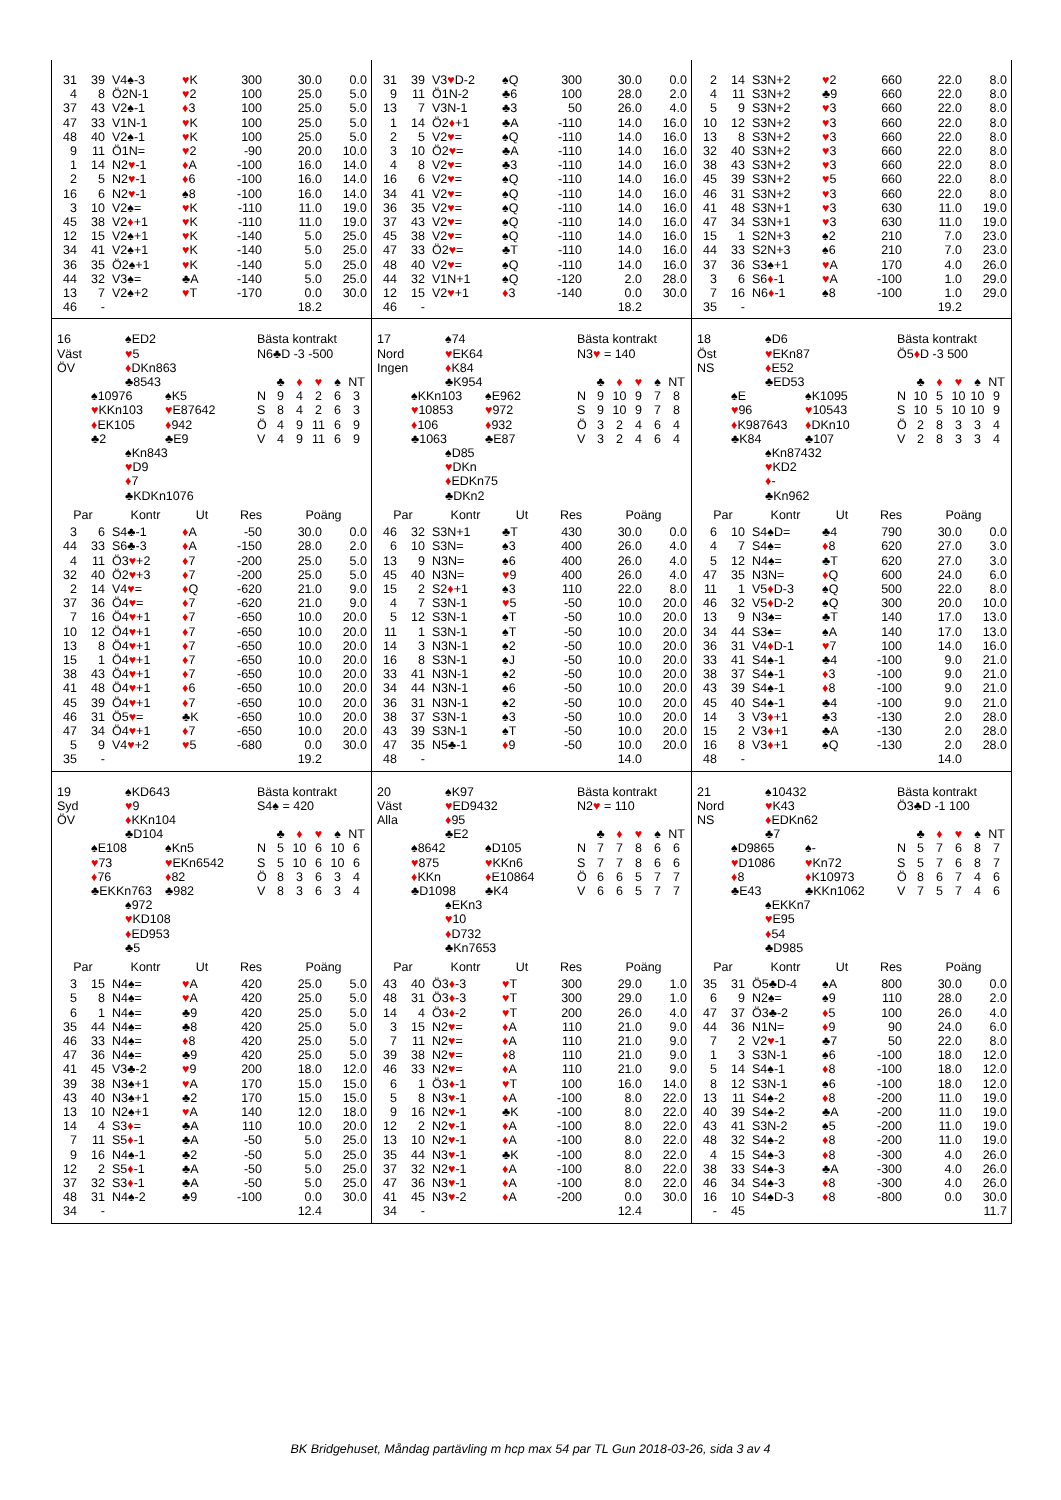| / 31 / 39 / V4♠-3 / ♥ K / 300 / 30.0 / 0.0 / / 4 / 8 / Ö2N-1 / ♥ 2 / 100 / 25.0 / 5.0 / / 37 / 43 / V2♠-1 / ♦ 3 / 100 / 25.0 / 5.0 / / 47 / 33 / V1N-1 / ♥ K / 100 / 25.0 / 5.0 / / 48 / 40 / V2♠-1 / ♥ K / 100 / 25.0 / 5.0 / / 9 / 11 / Ö1N= / ♥ 2 / -90 / 20.0 / 10.0 / / 1 / 14 / N2 ♥ -1 / ♦ A / -100 / 16.0 / 14.0 / / 2 / 5 / N2 ♥ -1 / ♦ 6 / -100 / 16.0 / 14.0 / / 16 / 6 / N2 ♥ -1 / ♠8 / -100 / 16.0 / 14.0 / / 3 / 10 / V2♠= / ♥ K / -110 / 11.0 / 19.0 / / 45 / 38 / V2 ♦ +1 / ♥ K / -110 / 11.0 / 19.0 / / 12 / 15 / V2♠+1 / ♥ K / -140 / 5.0 / 25.0 / / 34 / 41 / V2♠+1 / ♥ K / -140 / 5.0 / 25.0 / / 36 / 35 / Ö2♠+1 / ♥ K / -140 / 5.0 / 25.0 / / 44 / 32 / V3♠= / ♣A / -140 / 5.0 / 25.0 / / 13 / 7 / V2♠+2 / ♥ T / -170 / 0.0 / 30.0 / / 46 / - / / / / 18.2 / / | / 31 / 39 / V3 ♥ D-2 / ♠Q / 300 / 30.0 / 0.0 / / 9 / 11 / Ö1N-2 / ♣6 / 100 / 28.0 / 2.0 / / 13 / 7 / V3N-1 / ♣3 / 50 / 26.0 / 4.0 / / 1 / 14 / Ö2 ♦ +1 / ♣A / -110 / 14.0 / 16.0 / / 2 / 5 / V2 ♥ = / ♠Q / -110 / 14.0 / 16.0 / / 3 / 10 / Ö2 ♥ = / ♣A / -110 / 14.0 / 16.0 / / 4 / 8 / V2 ♥ = / ♣3 / -110 / 14.0 / 16.0 / / 16 / 6 / V2 ♥ = / ♠Q / -110 / 14.0 / 16.0 / / 34 / 41 / V2 ♥ = / ♠Q / -110 / 14.0 / 16.0 / / 36 / 35 / V2 ♥ = / ♠Q / -110 / 14.0 / 16.0 / / 37 / 43 / V2 ♥ = / ♠Q / -110 / 14.0 / 16.0 / / 45 / 38 / V2 ♥ = / ♠Q / -110 / 14.0 / 16.0 / / 47 / 33 / Ö2 ♥ = / ♣T / -110 / 14.0 / 16.0 / / 48 / 40 / V2 ♥ = / ♠Q / -110 / 14.0 / 16.0 / / 44 / 32 / V1N+1 / ♠Q / -120 / 2.0 / 28.0 / / 12 / 15 / V2 ♥ +1 / ♦ 3 / -140 / 0.0 / 30.0 / / 46 / - / / / / 18.2 / / | / 2 / 14 / S3N+2 / ♥ 2 / 660 / 22.0 / 8.0 / / 4 / 11 / S3N+2 / ♣9 / 660 / 22.0 / 8.0 / / 5 / 9 / S3N+2 / ♥ 3 / 660 / 22.0 / 8.0 / / 10 / 12 / S3N+2 / ♥ 3 / 660 / 22.0 / 8.0 / / 13 / 8 / S3N+2 / ♥ 3 / 660 / 22.0 / 8.0 / / 32 / 40 / S3N+2 / ♥ 3 / 660 / 22.0 / 8.0 / / 38 / 43 / S3N+2 / ♥ 3 / 660 / 22.0 / 8.0 / / 45 / 39 / S3N+2 / ♥ 5 / 660 / 22.0 / 8.0 / / 46 / 31 / S3N+2 / ♥ 3 / 660 / 22.0 / 8.0 / / 41 / 48 / S3N+1 / ♥ 3 / 630 / 11.0 / 19.0 / / 47 / 34 / S3N+1 / ♥ 3 / 630 / 11.0 / 19.0 / / 15 / 1 / S2N+3 / ♠2 / 210 / 7.0 / 23.0 / / 44 / 33 / S2N+3 / ♠6 / 210 / 7.0 / 23.0 / / 37 / 36 / S3♠+1 / ♥ A / 170 / 4.0 / 26.0 / / 3 / 6 / S6 ♦ -1 / ♥ A / -100 / 1.0 / 29.0 / / 7 / 16 / N6 ♦ -1 / ♠8 / -100 / 1.0 / 29.0 / / 35 / - / / / / 19.2 / / |
| 16 Väst ÖV ♠ED2 ♥ 5 ♦ DKn863 ♣8543 Bästa kontrakt N6♣D -3 -500 / / ♣ / ♦ / ♥ / ♠ / NT / ♠10976 ♥ KKn103 ♦ EK105 ♣2 ♠K5 ♥ E87642 ♦ 942 ♣E9 / N / 9 / 4 / 2 / 6 / 3 / / S / 8 / 4 / 2 / 6 / 3 / / Ö / 4 / 9 / 11 / 6 / 9 / / V / 4 / 9 / 11 / 6 / 9 / ♠Kn843 ♥ D9 ♦ 7 ♣KDKn1076 / Par / / Kontr / Ut / Res / Poäng / / / --- / --- / --- / --- / --- / --- / --- / / 3 / 6 / S4♣-1 / ♦ A / -50 / 30.0 / 0.0 / / 44 / 33 / S6♣-3 / ♦ A / -150 / 28.0 / 2.0 / / 4 / 11 / Ö3 ♥ +2 / ♦ 7 / -200 / 25.0 / 5.0 / / 32 / 40 / Ö2 ♥ +3 / ♦ 7 / -200 / 25.0 / 5.0 / / 2 / 14 / V4 ♥ = / ♦ Q / -620 / 21.0 / 9.0 / / 37 / 36 / Ö4 ♥ = / ♦ 7 / -620 / 21.0 / 9.0 / / 7 / 16 / Ö4 ♥ +1 / ♦ 7 / -650 / 10.0 / 20.0 / / 10 / 12 / Ö4 ♥ +1 / ♦ 7 / -650 / 10.0 / 20.0 / / 13 / 8 / Ö4 ♥ +1 / ♦ 7 / -650 / 10.0 / 20.0 / / 15 / 1 / Ö4 ♥ +1 / ♦ 7 / -650 / 10.0 / 20.0 / / 38 / 43 / Ö4 ♥ +1 / ♦ 7 / -650 / 10.0 / 20.0 / / 41 / 48 / Ö4 ♥ +1 / ♦ 6 / -650 / 10.0 / 20.0 / / 45 / 39 / Ö4 ♥ +1 / ♦ 7 / -650 / 10.0 / 20.0 / / 46 / 31 / Ö5 ♥ = / ♣K / -650 / 10.0 / 20.0 / / 47 / 34 / Ö4 ♥ +1 / ♦ 7 / -650 / 10.0 / 20.0 / / 5 / 9 / V4 ♥ +2 / ♥ 5 / -680 / 0.0 / 30.0 / / 35 / - / / / / 19.2 / / | 17 Nord Ingen ♠74 ♥ EK64 ♦ K84 ♣K954 Bästa kontrakt N3 ♥ = 140 / / ♣ / ♦ / ♥ / ♠ / NT / ♠KKn103 ♥ 10853 ♦ 106 ♣1063 ♠E962 ♥ 972 ♦ 932 ♣E87 / N / 9 / 10 / 9 / 7 / 8 / / S / 9 / 10 / 9 / 7 / 8 / / Ö / 3 / 2 / 4 / 6 / 4 / / V / 3 / 2 / 4 / 6 / 4 / ♠D85 ♥ DKn ♦ EDKn75 ♣DKn2 / Par / / Kontr / Ut / Res / Poäng / / / --- / --- / --- / --- / --- / --- / --- / / 46 / 32 / S3N+1 / ♣T / 430 / 30.0 / 0.0 / / 6 / 10 / S3N= / ♠3 / 400 / 26.0 / 4.0 / / 13 / 9 / N3N= / ♠6 / 400 / 26.0 / 4.0 / / 45 / 40 / N3N= / ♥ 9 / 400 / 26.0 / 4.0 / / 15 / 2 / S2 ♦ +1 / ♠3 / 110 / 22.0 / 8.0 / / 4 / 7 / S3N-1 / ♥ 5 / -50 / 10.0 / 20.0 / / 5 / 12 / S3N-1 / ♠T / -50 / 10.0 / 20.0 / / 11 / 1 / S3N-1 / ♠T / -50 / 10.0 / 20.0 / / 14 / 3 / N3N-1 / ♠2 / -50 / 10.0 / 20.0 / / 16 / 8 / S3N-1 / ♠J / -50 / 10.0 / 20.0 / / 33 / 41 / N3N-1 / ♠2 / -50 / 10.0 / 20.0 / / 34 / 44 / N3N-1 / ♠6 / -50 / 10.0 / 20.0 / / 36 / 31 / N3N-1 / ♠2 / -50 / 10.0 / 20.0 / / 38 / 37 / S3N-1 / ♠3 / -50 / 10.0 / 20.0 / / 43 / 39 / S3N-1 / ♠T / -50 / 10.0 / 20.0 / / 47 / 35 / N5♣-1 / ♦ 9 / -50 / 10.0 / 20.0 / / 48 / - / / / / 14.0 / / | 18 Öst NS ♠D6 ♥ EKn87 ♦ E52 ♣ED53 Bästa kontrakt Ö5 ♦ D -3 500 / / ♣ / ♦ / ♥ / ♠ / NT / ♠E ♥ 96 ♦ K987643 ♣K84 ♠K1095 ♥ 10543 ♦ DKn10 ♣107 / N / 10 / 5 / 10 / 10 / 9 / / S / 10 / 5 / 10 / 10 / 9 / / Ö / 2 / 8 / 3 / 3 / 4 / / V / 2 / 8 / 3 / 3 / 4 / ♠Kn87432 ♥ KD2 ♦ - ♣Kn962 / Par / / Kontr / Ut / Res / Poäng / / / --- / --- / --- / --- / --- / --- / --- / / 6 / 10 / S4♠D= / ♣4 / 790 / 30.0 / 0.0 / / 4 / 7 / S4♠= / ♦ 8 / 620 / 27.0 / 3.0 / / 5 / 12 / N4♠= / ♣T / 620 / 27.0 / 3.0 / / 47 / 35 / N3N= / ♦ Q / 600 / 24.0 / 6.0 / / 11 / 1 / V5 ♦ D-3 / ♠Q / 500 / 22.0 / 8.0 / / 46 / 32 / V5 ♦ D-2 / ♠Q / 300 / 20.0 / 10.0 / / 13 / 9 / N3♠= / ♣T / 140 / 17.0 / 13.0 / / 34 / 44 / S3♠= / ♠A / 140 / 17.0 / 13.0 / / 36 / 31 / V4 ♦ D-1 / ♥ 7 / 100 / 14.0 / 16.0 / / 33 / 41 / S4♠-1 / ♣4 / -100 / 9.0 / 21.0 / / 38 / 37 / S4♠-1 / ♦ 3 / -100 / 9.0 / 21.0 / / 43 / 39 / S4♠-1 / ♦ 8 / -100 / 9.0 / 21.0 / / 45 / 40 / S4♠-1 / ♣4 / -100 / 9.0 / 21.0 / / 14 / 3 / V3 ♦ +1 / ♣3 / -130 / 2.0 / 28.0 / / 15 / 2 / V3 ♦ +1 / ♣A / -130 / 2.0 / 28.0 / / 16 / 8 / V3 ♦ +1 / ♠Q / -130 / 2.0 / 28.0 / / 48 / - / / / / 14.0 / / |
| 19 Syd ÖV ♠KD643 ♥ 9 ♦ KKn104 ♣D104 Bästa kontrakt S4♠ = 420 / / ♣ / ♦ / ♥ / ♠ / NT / ♠E108 ♥ 73 ♦ 76 ♣EKKn763 ♠Kn5 ♥ EKn6542 ♦ 82 ♣982 / N / 5 / 10 / 6 / 10 / 6 / / S / 5 / 10 / 6 / 10 / 6 / / Ö / 8 / 3 / 6 / 3 / 4 / / V / 8 / 3 / 6 / 3 / 4 / ♠972 ♥ KD108 ♦ ED953 ♣5 / Par / / Kontr / Ut / Res / Poäng / / / --- / --- / --- / --- / --- / --- / --- / / 3 / 15 / N4♠= / ♥ A / 420 / 25.0 / 5.0 / / 5 / 8 / N4♠= / ♥ A / 420 / 25.0 / 5.0 / / 6 / 1 / N4♠= / ♣9 / 420 / 25.0 / 5.0 / / 35 / 44 / N4♠= / ♣8 / 420 / 25.0 / 5.0 / / 46 / 33 / N4♠= / ♦ 8 / 420 / 25.0 / 5.0 / / 47 / 36 / N4♠= / ♣9 / 420 / 25.0 / 5.0 / / 41 / 45 / V3♣-2 / ♥ 9 / 200 / 18.0 / 12.0 / / 39 / 38 / N3♠+1 / ♥ A / 170 / 15.0 / 15.0 / / 43 / 40 / N3♠+1 / ♣2 / 170 / 15.0 / 15.0 / / 13 / 10 / N2♠+1 / ♥ A / 140 / 12.0 / 18.0 / / 14 / 4 / S3 ♦ = / ♣A / 110 / 10.0 / 20.0 / / 7 / 11 / S5 ♦ -1 / ♣A / -50 / 5.0 / 25.0 / / 9 / 16 / N4♠-1 / ♣2 / -50 / 5.0 / 25.0 / / 12 / 2 / S5 ♦ -1 / ♣A / -50 / 5.0 / 25.0 / / 37 / 32 / S3 ♦ -1 / ♣A / -50 / 5.0 / 25.0 / / 48 / 31 / N4♠-2 / ♣9 / -100 / 0.0 / 30.0 / / 34 / - / / / / 12.4 / / | 20 Väst Alla ♠K97 ♥ ED9432 ♦ 95 ♣E2 Bästa kontrakt N2 ♥ = 110 / / ♣ / ♦ / ♥ / ♠ / NT / ♠8642 ♥ 875 ♦ KKn ♣D1098 ♠D105 ♥ KKn6 ♦ E10864 ♣K4 / N / 7 / 7 / 8 / 6 / 6 / / S / 7 / 7 / 8 / 6 / 6 / / Ö / 6 / 6 / 5 / 7 / 7 / / V / 6 / 6 / 5 / 7 / 7 / ♠EKn3 ♥ 10 ♦ D732 ♣Kn7653 / Par / / Kontr / Ut / Res / Poäng / / / --- / --- / --- / --- / --- / --- / --- / / 43 / 40 / Ö3 ♦ -3 / ♥ T / 300 / 29.0 / 1.0 / / 48 / 31 / Ö3 ♦ -3 / ♥ T / 300 / 29.0 / 1.0 / / 14 / 4 / Ö3 ♦ -2 / ♥ T / 200 / 26.0 / 4.0 / / 3 / 15 / N2 ♥ = / ♦ A / 110 / 21.0 / 9.0 / / 7 / 11 / N2 ♥ = / ♦ A / 110 / 21.0 / 9.0 / / 39 / 38 / N2 ♥ = / ♦ 8 / 110 / 21.0 / 9.0 / / 46 / 33 / N2 ♥ = / ♦ A / 110 / 21.0 / 9.0 / / 6 / 1 / Ö3 ♦ -1 / ♥ T / 100 / 16.0 / 14.0 / / 5 / 8 / N3 ♥ -1 / ♦ A / -100 / 8.0 / 22.0 / / 9 / 16 / N2 ♥ -1 / ♣K / -100 / 8.0 / 22.0 / / 12 / 2 / N2 ♥ -1 / ♦ A / -100 / 8.0 / 22.0 / / 13 / 10 / N2 ♥ -1 / ♦ A / -100 / 8.0 / 22.0 / / 35 / 44 / N3 ♥ -1 / ♣K / -100 / 8.0 / 22.0 / / 37 / 32 / N2 ♥ -1 / ♦ A / -100 / 8.0 / 22.0 / / 47 / 36 / N3 ♥ -1 / ♦ A / -100 / 8.0 / 22.0 / / 41 / 45 / N3 ♥ -2 / ♦ A / -200 / 0.0 / 30.0 / / 34 / - / / / / 12.4 / / | 21 Nord NS ♠10432 ♥ K43 ♦ EDKn62 ♣7 Bästa kontrakt Ö3♣D -1 100 / / ♣ / ♦ / ♥ / ♠ / NT / ♠D9865 ♥ D1086 ♦ 8 ♣E43 ♠- ♥ Kn72 ♦ K10973 ♣KKn1062 / N / 5 / 7 / 6 / 8 / 7 / / S / 5 / 7 / 6 / 8 / 7 / / Ö / 8 / 6 / 7 / 4 / 6 / / V / 7 / 5 / 7 / 4 / 6 / ♠EKKn7 ♥ E95 ♦ 54 ♣D985 / Par / / Kontr / Ut / Res / Poäng / / / --- / --- / --- / --- / --- / --- / --- / / 35 / 31 / Ö5♣D-4 / ♠A / 800 / 30.0 / 0.0 / / 6 / 9 / N2♠= / ♠9 / 110 / 28.0 / 2.0 / / 47 / 37 / Ö3♣-2 / ♦ 5 / 100 / 26.0 / 4.0 / / 44 / 36 / N1N= / ♦ 9 / 90 / 24.0 / 6.0 / / 7 / 2 / V2 ♥ -1 / ♣7 / 50 / 22.0 / 8.0 / / 1 / 3 / S3N-1 / ♠6 / -100 / 18.0 / 12.0 / / 5 / 14 / S4♠-1 / ♦ 8 / -100 / 18.0 / 12.0 / / 8 / 12 / S3N-1 / ♠6 / -100 / 18.0 / 12.0 / / 13 / 11 / S4♠-2 / ♦ 8 / -200 / 11.0 / 19.0 / / 40 / 39 / S4♠-2 / ♣A / -200 / 11.0 / 19.0 / / 43 / 41 / S3N-2 / ♠5 / -200 / 11.0 / 19.0 / / 48 / 32 / S4♠-2 / ♦ 8 / -200 / 11.0 / 19.0 / / 4 / 15 / S4♠-3 / ♦ 8 / -300 / 4.0 / 26.0 / / 38 / 33 / S4♠-3 / ♣A / -300 / 4.0 / 26.0 / / 46 / 34 / S4♠-3 / ♦ 8 / -300 / 4.0 / 26.0 / / 16 / 10 / S4♠D-3 / ♦ 8 / -800 / 0.0 / 30.0 / / - / 45 / / / / / 11.7 / |
BK Bridgehuset, Måndag partävling m hcp max 54 par TL Gun 2018-03-26, sida 3 av 4